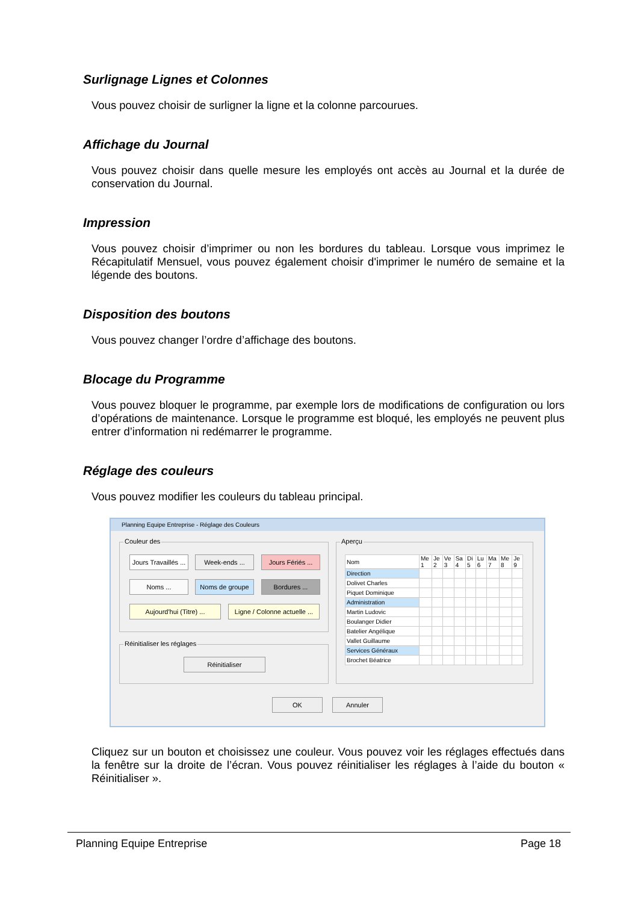Surlignage Lignes et Colonnes
Vous pouvez choisir de surligner la ligne et la colonne parcourues.
Affichage du Journal
Vous pouvez choisir dans quelle mesure les employés ont accès au Journal et la durée de conservation du Journal.
Impression
Vous pouvez choisir d’imprimer ou non les bordures du tableau. Lorsque vous imprimez le Récapitulatif Mensuel, vous pouvez également choisir d'imprimer le numéro de semaine et la légende des boutons.
Disposition des boutons
Vous pouvez changer l’ordre d’affichage des boutons.
Blocage du Programme
Vous pouvez bloquer le programme, par exemple lors de modifications de configuration ou lors d’opérations de maintenance. Lorsque le programme est bloqué, les employés ne peuvent plus entrer d’information ni redémarrer le programme.
Réglage des couleurs
Vous pouvez modifier les couleurs du tableau principal.
Planning Equipe Entreprise - Réglage des Couleurs
Couleur des
Jours Travaillés ...
Week-ends ...
Jours Fériés ...
Noms ... Noms de groupe Bordures ...
Aujourd'hui (Titre) ...
Ligne / Colonne actuelle ...
Réinitialiser les réglages
Réinitialiser
Aperçu
| Nom | Me 1 | Je 2 | Ve 3 | Sa 4 | Di 5 | Lu 6 | Ma 7 | Me 8 | Je 9 |
| Direction | | | | | | | | | |
| Dolivet Charles | | | | | | | | | |
| Piquet Dominique | | | | | | | | | |
| Administration | | | | | | | | | |
| Martin Ludovic | | | | | | | | | |
| Boulanger Didier | | | | | | | | | |
| Batelier Angélique | | | | | | | | | |
| Vallet Guillaume | | | | | | | | | |
| Services Généraux | | | | | | | | | |
| Brochet Béatrice | | | | | | | | | |
OK Annuler
Cliquez sur un bouton et choisissez une couleur. Vous pouvez voir les réglages effectués dans la fenêtre sur la droite de l’écran. Vous pouvez réinitialiser les réglages à l’aide du bouton « Réinitialiser ».
Planning Equipe Entreprise Page 18